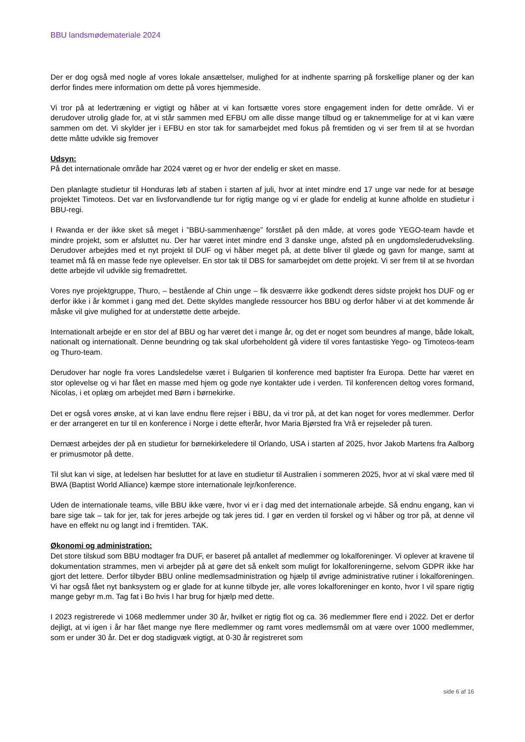BBU landsmødemateriale 2024
Der er dog også med nogle af vores lokale ansættelser, mulighed for at indhente sparring på forskellige planer og der kan derfor findes mere information om dette på vores hjemmeside.
Vi tror på at ledertræning er vigtigt og håber at vi kan fortsætte vores store engagement inden for dette område. Vi er derudover utrolig glade for, at vi står sammen med EFBU om alle disse mange tilbud og er taknemmelige for at vi kan være sammen om det. Vi skylder jer i EFBU en stor tak for samarbejdet med fokus på fremtiden og vi ser frem til at se hvordan dette måtte udvikle sig fremover
Udsyn:
På det internationale område har 2024 været og er hvor der endelig er sket en masse.
Den planlagte studietur til Honduras løb af staben i starten af juli, hvor at intet mindre end 17 unge var nede for at besøge projektet Timoteos. Det var en livsforvandlende tur for rigtig mange og vi er glade for endelig at kunne afholde en studietur i BBU-regi.
I Rwanda er der ikke sket så meget i ”BBU-sammenhænge” forstået på den måde, at vores gode YEGO-team havde et mindre projekt, som er afsluttet nu. Der har været intet mindre end 3 danske unge, afsted på en ungdomslederudveksling. Derudover arbejdes med et nyt projekt til DUF og vi håber meget på, at dette bliver til glæde og gavn for mange, samt at teamet må få en masse fede nye oplevelser. En stor tak til DBS for samarbejdet om dette projekt. Vi ser frem til at se hvordan dette arbejde vil udvikle sig fremadrettet.
Vores nye projektgruppe, Thuro, – bestående af Chin unge – fik desværre ikke godkendt deres sidste projekt hos DUF og er derfor ikke i år kommet i gang med det. Dette skyldes manglede ressourcer hos BBU og derfor håber vi at det kommende år måske vil give mulighed for at understøtte dette arbejde.
Internationalt arbejde er en stor del af BBU og har været det i mange år, og det er noget som beundres af mange, både lokalt, nationalt og internationalt. Denne beundring og tak skal uforbeholdent gå videre til vores fantastiske Yego- og Timoteos-team og Thuro-team.
Derudover har nogle fra vores Landsledelse været i Bulgarien til konference med baptister fra Europa. Dette har været en stor oplevelse og vi har fået en masse med hjem og gode nye kontakter ude i verden. Til konferencen deltog vores formand, Nicolas, i et oplæg om arbejdet med Børn i børnekirke.
Det er også vores ønske, at vi kan lave endnu flere rejser i BBU, da vi tror på, at det kan noget for vores medlemmer. Derfor er der arrangeret en tur til en konference i Norge i dette efterår, hvor Maria Bjørsted fra Vrå er rejseleder på turen.
Dernæst arbejdes der på en studietur for børnekirkeledere til Orlando, USA i starten af 2025, hvor Jakob Martens fra Aalborg er primusmotor på dette.
Til slut kan vi sige, at ledelsen har besluttet for at lave en studietur til Australien i sommeren 2025, hvor at vi skal være med til BWA (Baptist World Alliance) kæmpe store internationale lejr/konference.
Uden de internationale teams, ville BBU ikke være, hvor vi er i dag med det internationale arbejde. Så endnu engang, kan vi bare sige tak – tak for jer, tak for jeres arbejde og tak jeres tid. I gør en verden til forskel og vi håber og tror på, at denne vil have en effekt nu og langt ind i fremtiden. TAK.
Økonomi og administration:
Det store tilskud som BBU modtager fra DUF, er baseret på antallet af medlemmer og lokalforeninger. Vi oplever at kravene til dokumentation strammes, men vi arbejder på at gøre det så enkelt som muligt for lokalforeningerne, selvom GDPR ikke har gjort det lettere. Derfor tilbyder BBU online medlemsadministration og hjælp til øvrige administrative rutiner i lokalforeningen. Vi har også fået nyt banksystem og er glade for at kunne tilbyde jer, alle vores lokalforeninger en konto, hvor I vil spare rigtig mange gebyr m.m. Tag fat i Bo hvis I har brug for hjælp med dette.
I 2023 registrerede vi 1068 medlemmer under 30 år, hvilket er rigtig flot og ca. 36 medlemmer flere end i 2022. Det er derfor dejligt, at vi igen i år har fået mange nye flere medlemmer og ramt vores medlemsmål om at være over 1000 medlemmer, som er under 30 år. Det er dog stadigvæk vigtigt, at 0-30 år registreret som
side 6 af 16